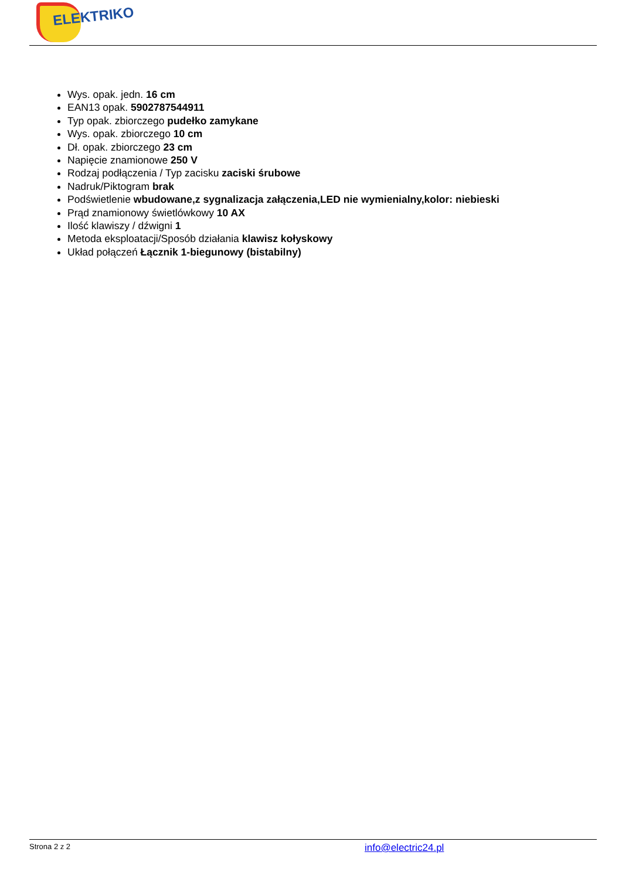ELEKTRIKO
Wys. opak. jedn. 16 cm
EAN13 opak. 5902787544911
Typ opak. zbiorczego pudełko zamykane
Wys. opak. zbiorczego 10 cm
Dł. opak. zbiorczego 23 cm
Napięcie znamionowe 250 V
Rodzaj podłączenia / Typ zacisku zaciski śrubowe
Nadruk/Piktogram brak
Podświetlenie wbudowane,z sygnalizacja załączenia,LED nie wymienialny,kolor: niebieski
Prąd znamionowy świetlówkowy 10 AX
Ilość klawiszy / dźwigni 1
Metoda eksploatacji/Sposób działania klawisz kołyskowy
Układ połączeń Łącznik 1-biegunowy (bistabilny)
Strona 2 z 2 info@electric24.pl